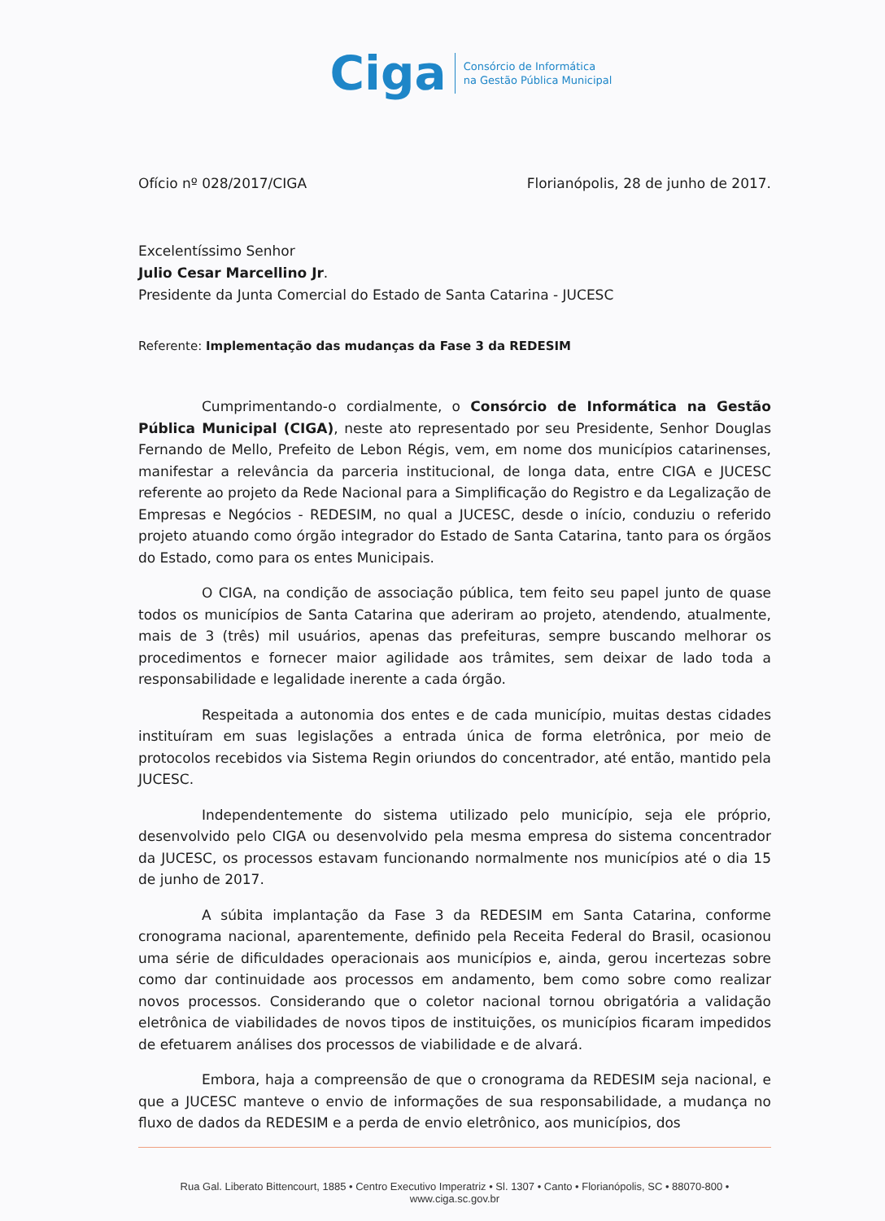Ciga Consórcio de Informática
na Gestão Pública Municipal
Ofício nº 028/2017/CIGA Florianópolis, 28 de junho de 2017.
Excelentíssimo Senhor
Julio Cesar Marcellino Jr.
Presidente da Junta Comercial do Estado de Santa Catarina - JUCESC
Referente: Implementação das mudanças da Fase 3 da REDESIM
Cumprimentando-o cordialmente, o Consórcio de Informática na Gestão Pública Municipal (CIGA), neste ato representado por seu Presidente, Senhor Douglas Fernando de Mello, Prefeito de Lebon Régis, vem, em nome dos municípios catarinenses, manifestar a relevância da parceria institucional, de longa data, entre CIGA e JUCESC referente ao projeto da Rede Nacional para a Simplificação do Registro e da Legalização de Empresas e Negócios - REDESIM, no qual a JUCESC, desde o início, conduziu o referido projeto atuando como órgão integrador do Estado de Santa Catarina, tanto para os órgãos do Estado, como para os entes Municipais.
O CIGA, na condição de associação pública, tem feito seu papel junto de quase todos os municípios de Santa Catarina que aderiram ao projeto, atendendo, atualmente, mais de 3 (três) mil usuários, apenas das prefeituras, sempre buscando melhorar os procedimentos e fornecer maior agilidade aos trâmites, sem deixar de lado toda a responsabilidade e legalidade inerente a cada órgão.
Respeitada a autonomia dos entes e de cada município, muitas destas cidades instituíram em suas legislações a entrada única de forma eletrônica, por meio de protocolos recebidos via Sistema Regin oriundos do concentrador, até então, mantido pela JUCESC.
Independentemente do sistema utilizado pelo município, seja ele próprio, desenvolvido pelo CIGA ou desenvolvido pela mesma empresa do sistema concentrador da JUCESC, os processos estavam funcionando normalmente nos municípios até o dia 15 de junho de 2017.
A súbita implantação da Fase 3 da REDESIM em Santa Catarina, conforme cronograma nacional, aparentemente, definido pela Receita Federal do Brasil, ocasionou uma série de dificuldades operacionais aos municípios e, ainda, gerou incertezas sobre como dar continuidade aos processos em andamento, bem como sobre como realizar novos processos. Considerando que o coletor nacional tornou obrigatória a validação eletrônica de viabilidades de novos tipos de instituições, os municípios ficaram impedidos de efetuarem análises dos processos de viabilidade e de alvará.
Embora, haja a compreensão de que o cronograma da REDESIM seja nacional, e que a JUCESC manteve o envio de informações de sua responsabilidade, a mudança no fluxo de dados da REDESIM e a perda de envio eletrônico, aos municípios, dos
Rua Gal. Liberato Bittencourt, 1885 • Centro Executivo Imperatriz • Sl. 1307 • Canto • Florianópolis, SC • 88070-800 • www.ciga.sc.gov.br